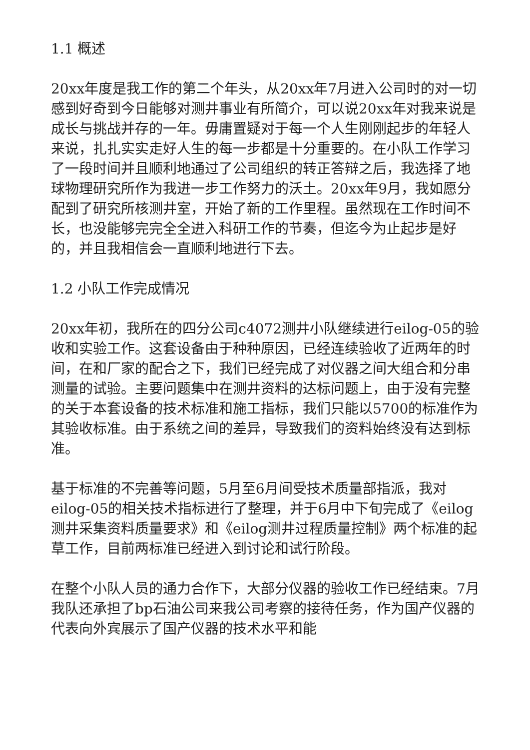1.1 概述
20xx年度是我工作的第二个年头，从20xx年7月进入公司时的对一切感到好奇到今日能够对测井事业有所简介，可以说20xx年对我来说是成长与挑战并存的一年。毋庸置疑对于每一个人生刚刚起步的年轻人来说，扎扎实实走好人生的每一步都是十分重要的。在小队工作学习了一段时间并且顺利地通过了公司组织的转正答辩之后，我选择了地球物理研究所作为我进一步工作努力的沃土。20xx年9月，我如愿分配到了研究所核测井室，开始了新的工作里程。虽然现在工作时间不长，也没能够完完全全进入科研工作的节奏，但迄今为止起步是好的，并且我相信会一直顺利地进行下去。
1.2 小队工作完成情况
20xx年初，我所在的四分公司c4072测井小队继续进行eilog-05的验收和实验工作。这套设备由于种种原因，已经连续验收了近两年的时间，在和厂家的配合之下，我们已经完成了对仪器之间大组合和分串测量的试验。主要问题集中在测井资料的达标问题上，由于没有完整的关于本套设备的技术标准和施工指标，我们只能以5700的标准作为其验收标准。由于系统之间的差异，导致我们的资料始终没有达到标准。
基于标准的不完善等问题，5月至6月间受技术质量部指派，我对eilog-05的相关技术指标进行了整理，并于6月中下旬完成了《eilog测井采集资料质量要求》和《eilog测井过程质量控制》两个标准的起草工作，目前两标准已经进入到讨论和试行阶段。
在整个小队人员的通力合作下，大部分仪器的验收工作已经结束。7月我队还承担了bp石油公司来我公司考察的接待任务，作为国产仪器的代表向外宾展示了国产仪器的技术水平和能